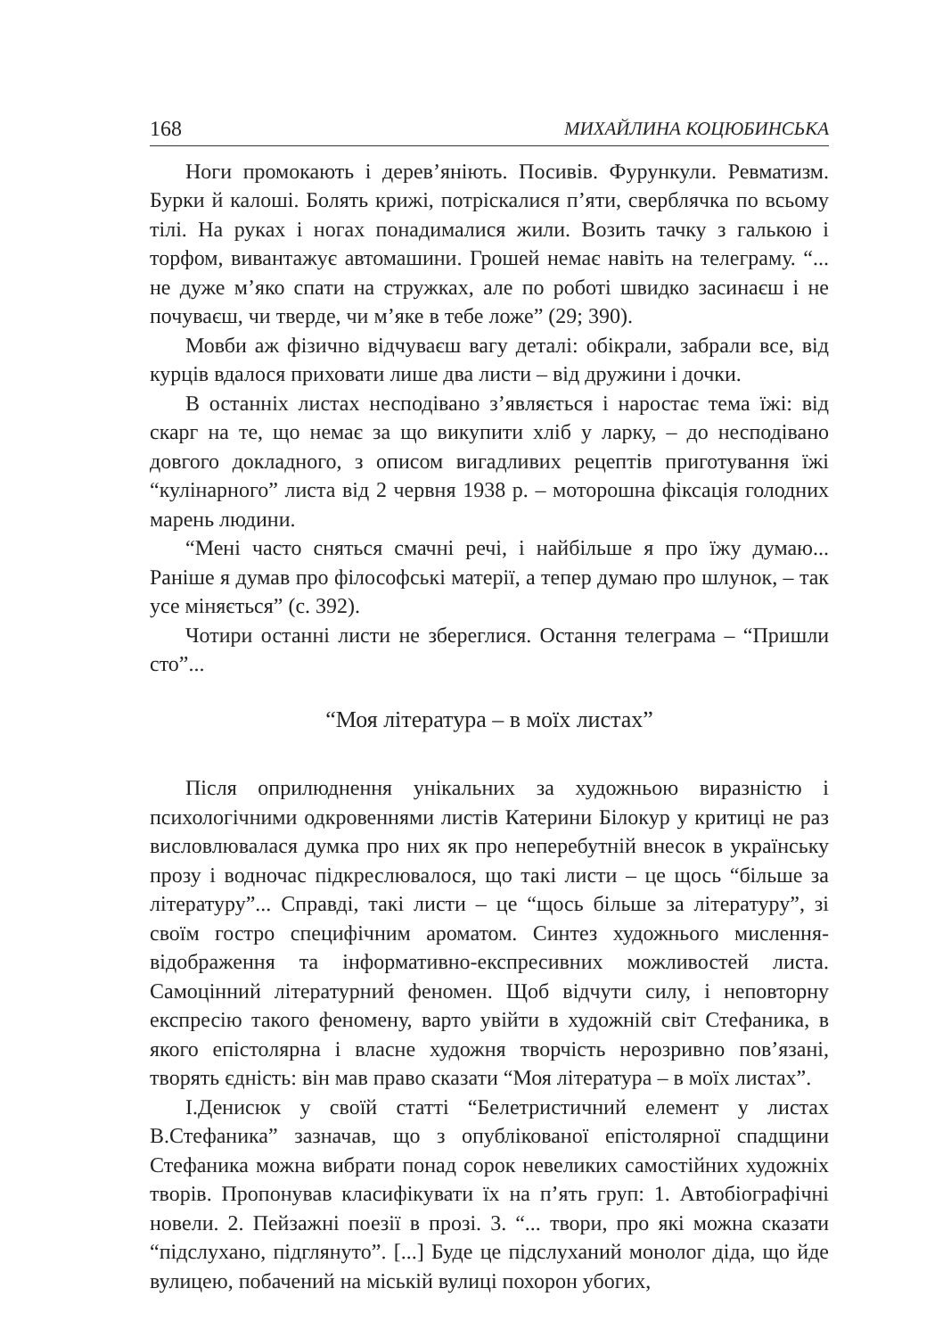168 МИХАЙЛИНА КОЦЮБИНСЬКА
Ноги промокають і дерев’яніють. Посивів. Фурункули. Ревматизм. Бурки й калоші. Болять крижі, потріскалися п’яти, сверблячка по всьому тілі. На руках і ногах понадималися жили. Возить тачку з галькою і торфом, вивантажує автомашини. Грошей немає навіть на телеграму. “... не дуже м’яко спати на стружках, але по роботі швидко засинаєш і не почуваєш, чи тверде, чи м’яке в тебе ложе” (29; 390).
Мовби аж фізично відчуваєш вагу деталі: обікрали, забрали все, від курців вдалося приховати лише два листи – від дружини і дочки.
В останніх листах несподівано з’являється і наростає тема їжі: від скарг на те, що немає за що викупити хліб у ларку, – до несподівано довгого докладного, з описом вигадливих рецептів приготування їжі “кулінарного” листа від 2 червня 1938 р. – моторошна фіксація голодних марень людини.
“Мені часто сняться смачні речі, і найбільше я про їжу думаю... Раніше я думав про філософські матерії, а тепер думаю про шлунок, – так усе міняється” (с. 392).
Чотири останні листи не збереглися. Остання телеграма – “Пришли сто”...
“Моя література – в моїх листах”
Після оприлюднення унікальних за художньою виразністю і психологічними одкровеннями листів Катерини Білокур у критиці не раз висловлювалася думка про них як про неперебутній внесок в українську прозу і водночас підкреслювалося, що такі листи – це щось “більше за літературу”... Справді, такі листи – це “щось більше за літературу”, зі своїм гостро специфічним ароматом. Синтез художнього мислення-відображення та інформативно-експресивних можливостей листа. Самоцінний літературний феномен. Щоб відчути силу, і неповторну експресію такого феномену, варто увійти в художній світ Стефаника, в якого епістолярна і власне художня творчість нерозривно пов’язані, творять єдність: він мав право сказати “Моя література – в моїх листах”.
І.Денисюк у своїй статті “Белетристичний елемент у листах В.Стефаника” зазначав, що з опублікованої епістолярної спадщини Стефаника можна вибрати понад сорок невеликих самостійних художніх творів. Пропонував класифікувати їх на п’ять груп: 1. Автобіографічні новели. 2. Пейзажні поезії в прозі. 3. “... твори, про які можна сказати “підслухано, підглянуто”. [...] Буде це підслуханий монолог діда, що йде вулицею, побачений на міській вулиці похорон убогих,